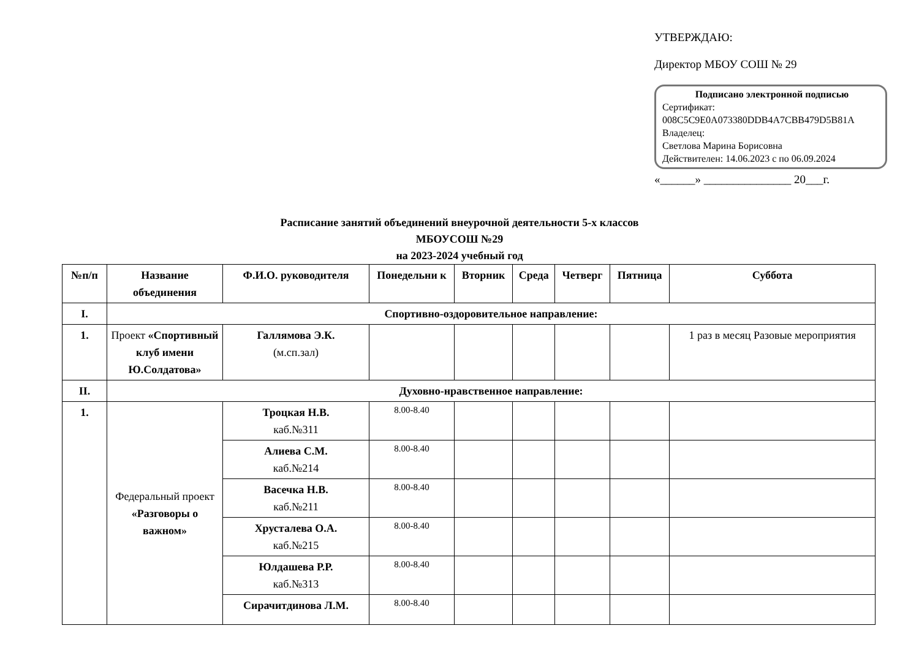УТВЕРЖДАЮ:
Директор МБОУ СОШ № 29
Подписано электронной подписью
Сертификат:
008C5C9E0A073380DDB4A7CBB479D5B81A
Владелец:
Светлова Марина Борисовна
Действителен: 14.06.2023 с по 06.09.2024
«______» _______________ 20___г.
Расписание занятий объединений внеурочной деятельности 5-х классов
МБОУСОШ №29
на 2023-2024 учебный год
| №п/п | Название объединения | Ф.И.О. руководителя | Понедельни к | Вторник | Среда | Четверг | Пятница | Суббота |
| --- | --- | --- | --- | --- | --- | --- | --- | --- |
| I. | Спортивно-оздоровительное направление: | | | | | | | |
| 1. | Проект «Спортивный клуб имени Ю.Солдатова» | Галлямова Э.К. (м.сп.зал) | | | | | | 1 раз в месяц Разовые мероприятия |
| II. | Духовно-нравственное направление: | | | | | | | |
| 1. | Федеральный проект «Разговоры о важном» | Троцкая Н.В. каб.№311 | 8.00-8.40 | | | | | |
| | | Алиева С.М. каб.№214 | 8.00-8.40 | | | | | |
| | | Васечка Н.В. каб.№211 | 8.00-8.40 | | | | | |
| | | Хрусталева О.А. каб.№215 | 8.00-8.40 | | | | | |
| | | Юлдашева Р.Р. каб.№313 | 8.00-8.40 | | | | | |
| | | Сирачитдинова Л.М. | 8.00-8.40 | | | | | |